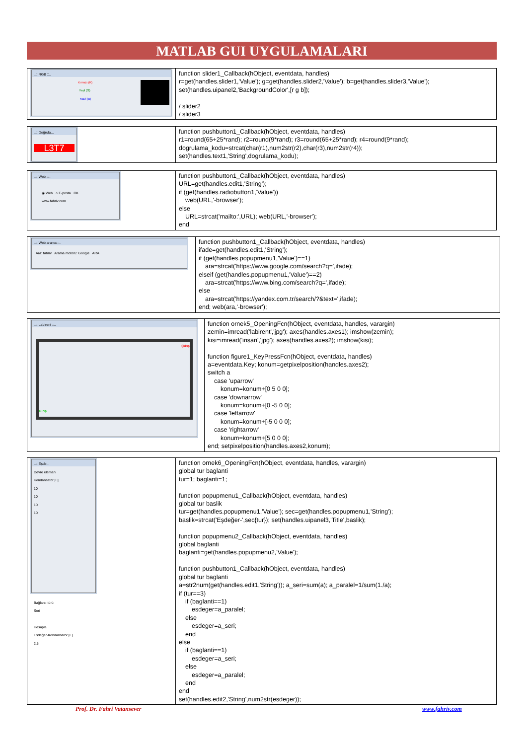MATLAB GUI UYGULAMALARI
| ..:: RGB ::.. Kırmızı (R) Yeşil (G) Mavi (B) | function slider1_Callback(hObject, eventdata, handles) r=get(handles.slider1,'Value'); g=get(handles.slider2,'Value'); b=get(handles.slider3,'Value'); set(handles.uipanel2,'BackgroundColor',[r g b]); / slider2 / slider3 |
| ..:: Doğrula... L3T7 | function pushbutton1_Callback(hObject, eventdata, handles) r1=round(65+25*rand); r2=round(9*rand); r3=round(65+25*rand); r4=round(9*rand); dogrulama_kodu=strcat(char(r1),num2str(r2),char(r3),num2str(r4)); set(handles.text1,'String',dogrulama_kodu); |
| ..:: Web ::.. ◉ Web ○ E-posta OK www.fahriv.com | function pushbutton1_Callback(hObject, eventdata, handles) URL=get(handles.edit1,'String'); if (get(handles.radiobutton1,'Value')) web(URL,'-browser'); else URL=strcat('mailto:',URL); web(URL,'-browser'); end |
| ..:: Web arama ::.. Ara: fahriv Arama motoru: Google ARA | function pushbutton1_Callback(hObject, eventdata, handles) ifade=get(handles.edit1,'String'); if (get(handles.popupmenu1,'Value')==1) ara=strcat('https://www.google.com/search?q=',ifade); elseif (get(handles.popupmenu1,'Value')==2) ara=strcat('https://www.bing.com/search?q=',ifade); else ara=strcat('https://yandex.com.tr/search/?&text=',ifade); end; web(ara,'-browser'); |
| ..:: Labirent ::.. Çıkış Giriş | function ornek5_OpeningFcn(hObject, eventdata, handles, varargin) zemin=imread('labirent','jpg'); axes(handles.axes1); imshow(zemin); kisi=imread('insan','jpg'); axes(handles.axes2); imshow(kisi); function figure1_KeyPressFcn(hObject, eventdata, handles) a=eventdata.Key; konum=getpixelposition(handles.axes2); switch a case 'uparrow' konum=konum+[0 5 0 0]; case 'downarrow' konum=konum+[0 -5 0 0]; case 'leftarrow' konum=konum+[-5 0 0 0]; case 'rightarrow' konum=konum+[5 0 0 0]; end; setpixelposition(handles.axes2,konum); |
| ..:: Eşde... Devre elemanı Kondansatör [F] 10 10 10 10 Bağlantı türü Seri Hesapla Eşdeğer-Kondansatör [F] 2.5 | function ornek6_OpeningFcn(hObject, eventdata, handles, varargin) global tur baglanti tur=1; baglanti=1; function popupmenu1_Callback(hObject, eventdata, handles) global tur baslik tur=get(handles.popupmenu1,'Value'); sec=get(handles.popupmenu1,'String'); baslik=strcat('Eşdeğer-',sec{tur}); set(handles.uipanel3,'Title',baslik); function popupmenu2_Callback(hObject, eventdata, handles) global baglanti baglanti=get(handles.popupmenu2,'Value'); function pushbutton1_Callback(hObject, eventdata, handles) global tur baglanti a=str2num(get(handles.edit1,'String')); a_seri=sum(a); a_paralel=1/sum(1./a); if (tur==3) if (baglanti==1) esdeger=a_paralel; else esdeger=a_seri; end else if (baglanti==1) esdeger=a_seri; else esdeger=a_paralel; end end set(handles.edit2,'String',num2str(esdeger)); |
Prof. Dr. Fahri Vatansever www.fahriv.com